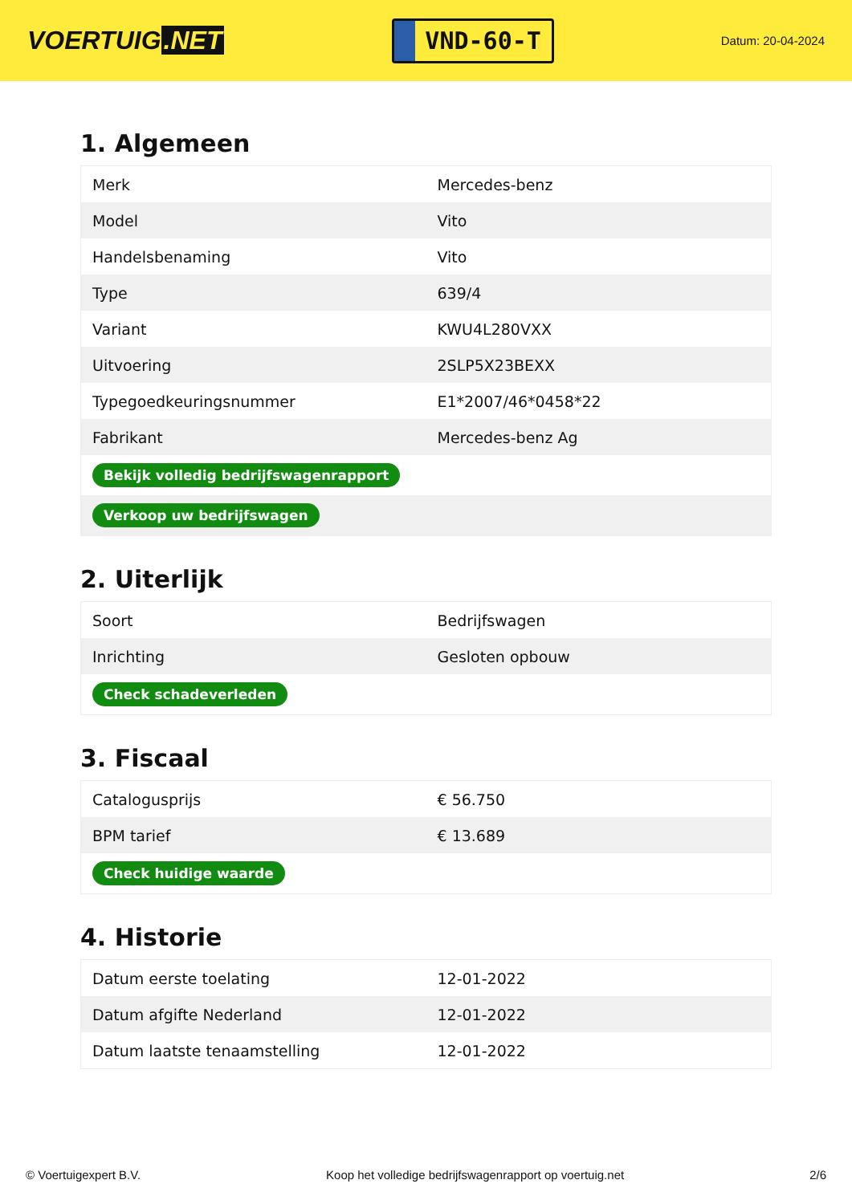VOERTUIG.NET
VND-60-T
Datum: 20-04-2024
1. Algemeen
| Merk | Mercedes-benz |
| Model | Vito |
| Handelsbenaming | Vito |
| Type | 639/4 |
| Variant | KWU4L280VXX |
| Uitvoering | 2SLP5X23BEXX |
| Typegoedkeuringsnummer | E1*2007/46*0458*22 |
| Fabrikant | Mercedes-benz Ag |
| Bekijk volledig bedrijfswagenrapport | |
| Verkoop uw bedrijfswagen | |
2. Uiterlijk
| Soort | Bedrijfswagen |
| Inrichting | Gesloten opbouw |
| Check schadeverleden | |
3. Fiscaal
| Catalogusprijs | € 56.750 |
| BPM tarief | € 13.689 |
| Check huidige waarde | |
4. Historie
| Datum eerste toelating | 12-01-2022 |
| Datum afgifte Nederland | 12-01-2022 |
| Datum laatste tenaamstelling | 12-01-2022 |
© Voertuigexpert B.V. Koop het volledige bedrijfswagenrapport op voertuig.net 2/6